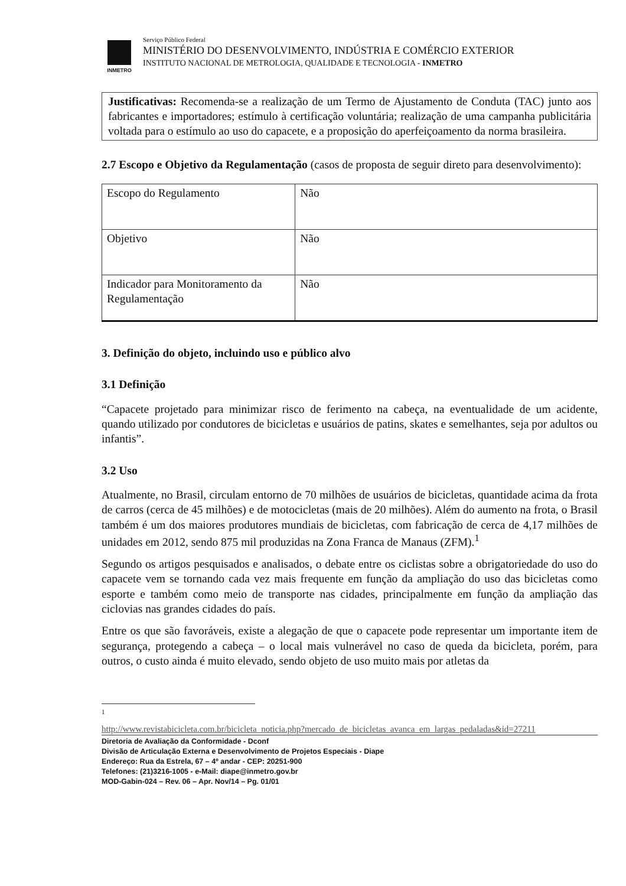INMETRO
Serviço Público Federal
MINISTÉRIO DO DESENVOLVIMENTO, INDÚSTRIA E COMÉRCIO EXTERIOR
INSTITUTO NACIONAL DE METROLOGIA, QUALIDADE E TECNOLOGIA - INMETRO
Justificativas: Recomenda-se a realização de um Termo de Ajustamento de Conduta (TAC) junto aos fabricantes e importadores; estímulo à certificação voluntária; realização de uma campanha publicitária voltada para o estímulo ao uso do capacete, e a proposição do aperfeiçoamento da norma brasileira.
2.7 Escopo e Objetivo da Regulamentação (casos de proposta de seguir direto para desenvolvimento):
| Escopo do Regulamento | Não |
| Objetivo | Não |
| Indicador para Monitoramento da Regulamentação | Não |
3. Definição do objeto, incluindo uso e público alvo
3.1 Definição
“Capacete projetado para minimizar risco de ferimento na cabeça, na eventualidade de um acidente, quando utilizado por condutores de bicicletas e usuários de patins, skates e semelhantes, seja por adultos ou infantis”.
3.2 Uso
Atualmente, no Brasil, circulam entorno de 70 milhões de usuários de bicicletas, quantidade acima da frota de carros (cerca de 45 milhões) e de motocicletas (mais de 20 milhões). Além do aumento na frota, o Brasil também é um dos maiores produtores mundiais de bicicletas, com fabricação de cerca de 4,17 milhões de unidades em 2012, sendo 875 mil produzidas na Zona Franca de Manaus (ZFM).<sup>1</sup>
Segundo os artigos pesquisados e analisados, o debate entre os ciclistas sobre a obrigatoriedade do uso do capacete vem se tornando cada vez mais frequente em função da ampliação do uso das bicicletas como esporte e também como meio de transporte nas cidades, principalmente em função da ampliação das ciclovias nas grandes cidades do país.
Entre os que são favoráveis, existe a alegação de que o capacete pode representar um importante item de segurança, protegendo a cabeça – o local mais vulnerável no caso de queda da bicicleta, porém, para outros, o custo ainda é muito elevado, sendo objeto de uso muito mais por atletas da
1
http://www.revistabicicleta.com.br/bicicleta_noticia.php?mercado_de_bicicletas_avanca_em_largas_pedaladas&id=27211
Diretoria de Avaliação da Conformidade - Dconf
Divisão de Articulação Externa e Desenvolvimento de Projetos Especiais - Diape
Endereço: Rua da Estrela, 67 – 4º andar - CEP: 20251-900
Telefones: (21)3216-1005 - e-Mail: diape@inmetro.gov.br
MOD-Gabin-024 – Rev. 06 – Apr. Nov/14 – Pg. 01/01